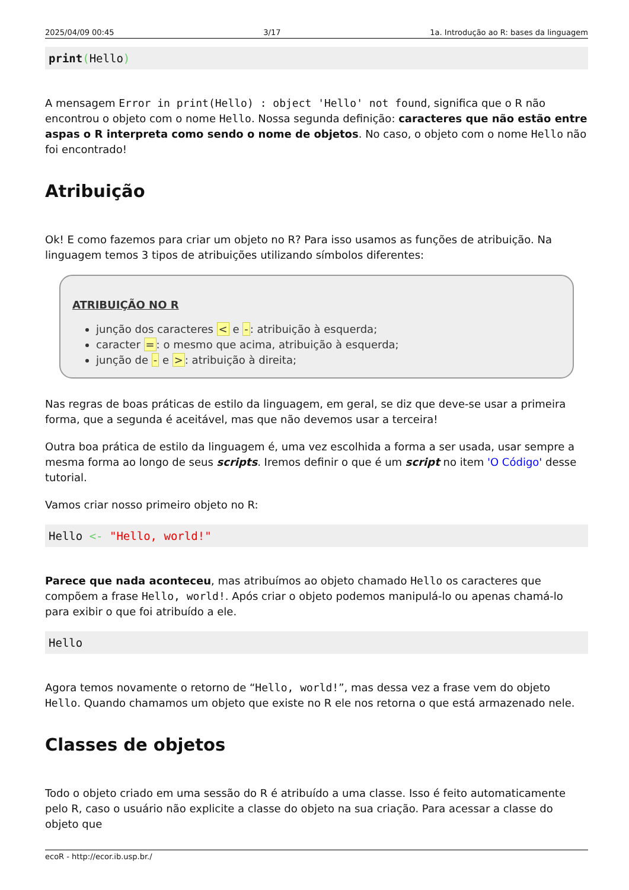2025/04/09 00:45 3/17 1a. Introdução ao R: bases da linguagem
print(Hello)
A mensagem Error in print(Hello) : object 'Hello' not found, significa que o R não encontrou o objeto com o nome Hello. Nossa segunda definição: caracteres que não estão entre aspas o R interpreta como sendo o nome de objetos. No caso, o objeto com o nome Hello não foi encontrado!
Atribuição
Ok! E como fazemos para criar um objeto no R? Para isso usamos as funções de atribuição. Na linguagem temos 3 tipos de atribuições utilizando símbolos diferentes:
ATRIBUIÇÃO NO R
junção dos caracteres < e -: atribuição à esquerda;
caracter =: o mesmo que acima, atribuição à esquerda;
junção de - e >: atribuição à direita;
Nas regras de boas práticas de estilo da linguagem, em geral, se diz que deve-se usar a primeira forma, que a segunda é aceitável, mas que não devemos usar a terceira!
Outra boa prática de estilo da linguagem é, uma vez escolhida a forma a ser usada, usar sempre a mesma forma ao longo de seus scripts. Iremos definir o que é um script no item 'O Código' desse tutorial.
Vamos criar nosso primeiro objeto no R:
Hello <- "Hello, world!"
Parece que nada aconteceu, mas atribuímos ao objeto chamado Hello os caracteres que compõem a frase Hello, world!. Após criar o objeto podemos manipulá-lo ou apenas chamá-lo para exibir o que foi atribuído a ele.
Hello
Agora temos novamente o retorno de “Hello, world!”, mas dessa vez a frase vem do objeto Hello. Quando chamamos um objeto que existe no R ele nos retorna o que está armazenado nele.
Classes de objetos
Todo o objeto criado em uma sessão do R é atribuído a uma classe. Isso é feito automaticamente pelo R, caso o usuário não explicite a classe do objeto na sua criação. Para acessar a classe do objeto que
ecoR - http://ecor.ib.usp.br./